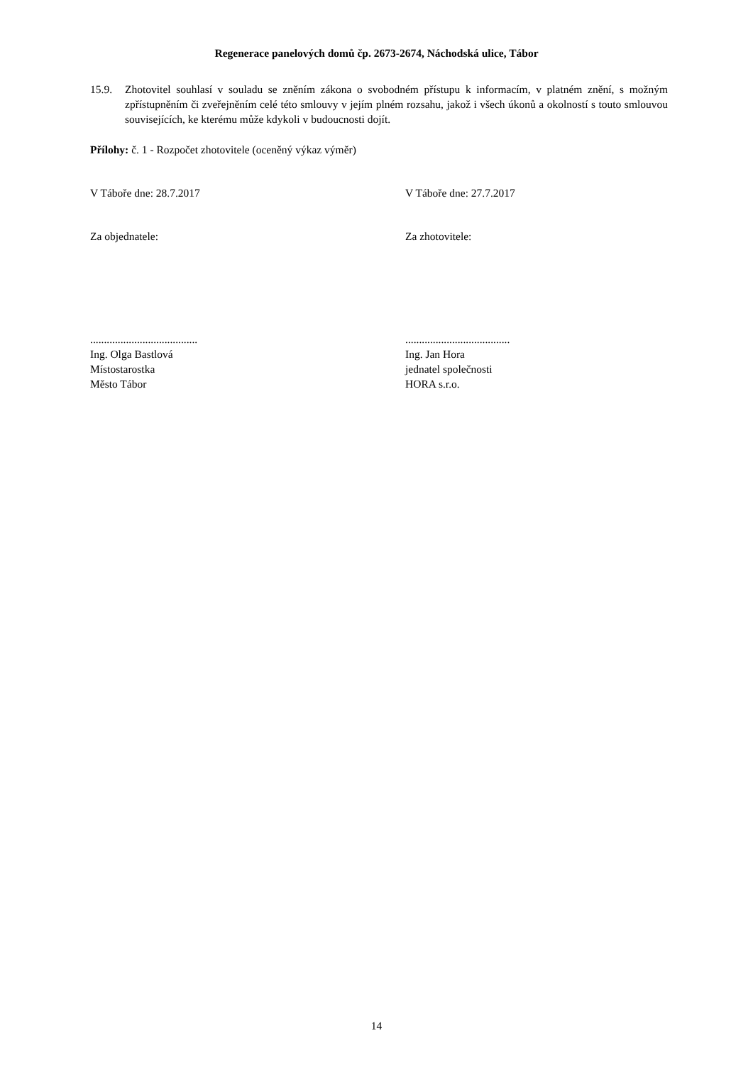Regenerace panelových domů čp. 2673-2674, Náchodská ulice, Tábor
15.9. Zhotovitel souhlasí v souladu se zněním zákona o svobodném přístupu k informacím, v platném znění, s možným zpřístupněním či zveřejněním celé této smlouvy v jejím plném rozsahu, jakož i všech úkonů a okolností s touto smlouvou souvisejících, ke kterému může kdykoli v budoucnosti dojít.
Přílohy: č. 1 - Rozpočet zhotovitele (oceněný výkaz výměr)
V Táboře dne: 28.7.2017 V Táboře dne: 27.7.2017
Za objednatele: Za zhotovitele:
.......................................
Ing. Olga Bastlová
Místostarostka
Město Tábor
......................................
Ing. Jan Hora
jednatel společnosti
HORA s.r.o.
14